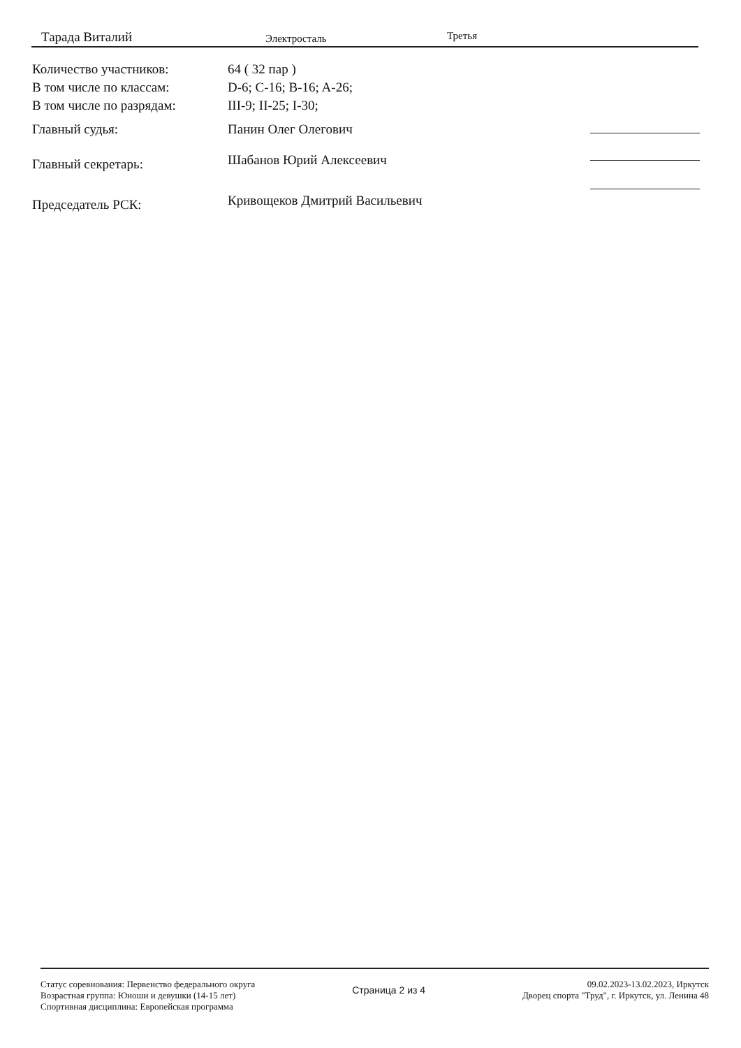Тарада Виталий Электросталь Третья
| Количество участников: | 64 ( 32 пар ) |
| В том числе по классам: | D-6; C-16; B-16; A-26; |
| В том числе по разрядам: | III-9; II-25; I-30; |
| Главный судья: | Панин Олег Олегович |
| Главный секретарь: | Шабанов Юрий Алексеевич |
| Председатель РСК: | Кривощеков Дмитрий Васильевич |
Статус соревнования: Первенство федерального округа
Возрастная группа: Юноши и девушки (14-15 лет)
Спортивная дисциплина: Европейская программа
Страница 2 из 4
09.02.2023-13.02.2023, Иркутск
Дворец спорта "Труд", г. Иркутск, ул. Ленина 48